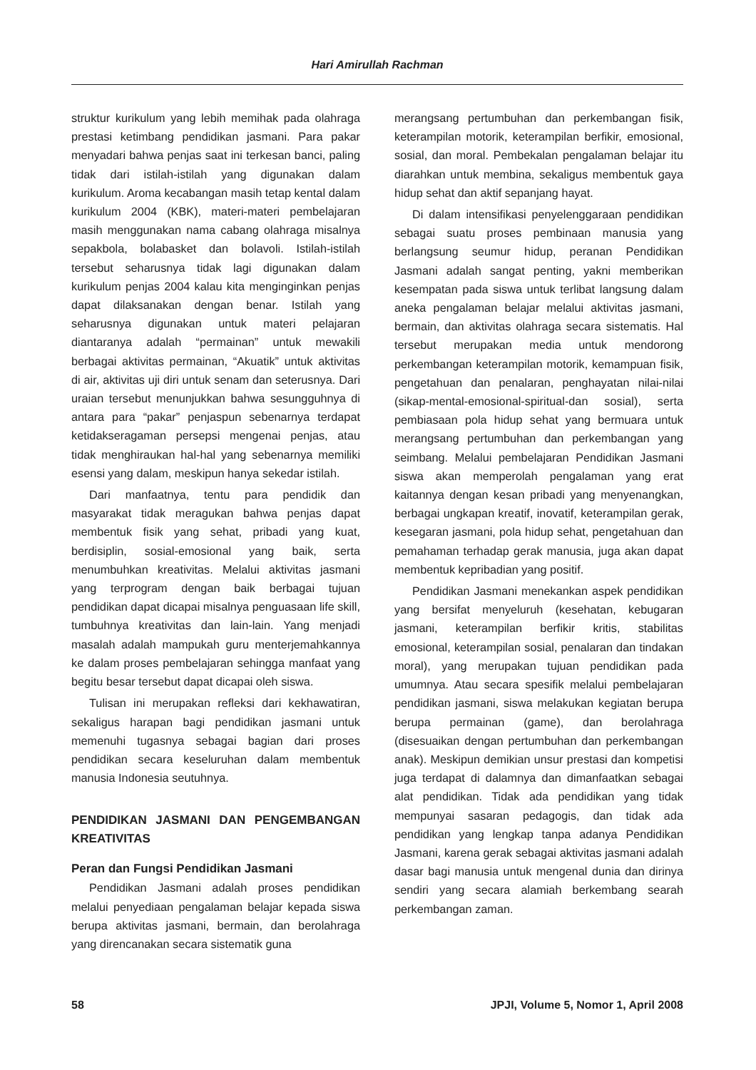Hari Amirullah Rachman
struktur kurikulum yang lebih memihak pada olahraga prestasi ketimbang pendidikan jasmani. Para pakar menyadari bahwa penjas saat ini terkesan banci, paling tidak dari istilah-istilah yang digunakan dalam kurikulum. Aroma kecabangan masih tetap kental dalam kurikulum 2004 (KBK), materi-materi pembelajaran masih menggunakan nama cabang olahraga misalnya sepakbola, bolabasket dan bolavoli. Istilah-istilah tersebut seharusnya tidak lagi digunakan dalam kurikulum penjas 2004 kalau kita menginginkan penjas dapat dilaksanakan dengan benar. Istilah yang seharusnya digunakan untuk materi pelajaran diantaranya adalah “permainan” untuk mewakili berbagai aktivitas permainan, “Akuatik” untuk aktivitas di air, aktivitas uji diri untuk senam dan seterusnya. Dari uraian tersebut menunjukkan bahwa sesungguhnya di antara para “pakar” penjaspun sebenarnya terdapat ketidakseragaman persepsi mengenai penjas, atau tidak menghiraukan hal-hal yang sebenarnya memiliki esensi yang dalam, meskipun hanya sekedar istilah.
Dari manfaatnya, tentu para pendidik dan masyarakat tidak meragukan bahwa penjas dapat membentuk fisik yang sehat, pribadi yang kuat, berdisiplin, sosial-emosional yang baik, serta menumbuhkan kreativitas. Melalui aktivitas jasmani yang terprogram dengan baik berbagai tujuan pendidikan dapat dicapai misalnya penguasaan life skill, tumbuhnya kreativitas dan lain-lain. Yang menjadi masalah adalah mampukah guru menterjemahkannya ke dalam proses pembelajaran sehingga manfaat yang begitu besar tersebut dapat dicapai oleh siswa.
Tulisan ini merupakan refleksi dari kekhawatiran, sekaligus harapan bagi pendidikan jasmani untuk memenuhi tugasnya sebagai bagian dari proses pendidikan secara keseluruhan dalam membentuk manusia Indonesia seutuhnya.
PENDIDIKAN JASMANI DAN PENGEMBANGAN KREATIVITAS
Peran dan Fungsi Pendidikan Jasmani
Pendidikan Jasmani adalah proses pendidikan melalui penyediaan pengalaman belajar kepada siswa berupa aktivitas jasmani, bermain, dan berolahraga yang direncanakan secara sistematik guna
merangsang pertumbuhan dan perkembangan fisik, keterampilan motorik, keterampilan berfikir, emosional, sosial, dan moral. Pembekalan pengalaman belajar itu diarahkan untuk membina, sekaligus membentuk gaya hidup sehat dan aktif sepanjang hayat.
Di dalam intensifikasi penyelenggaraan pendidikan sebagai suatu proses pembinaan manusia yang berlangsung seumur hidup, peranan Pendidikan Jasmani adalah sangat penting, yakni memberikan kesempatan pada siswa untuk terlibat langsung dalam aneka pengalaman belajar melalui aktivitas jasmani, bermain, dan aktivitas olahraga secara sistematis. Hal tersebut merupakan media untuk mendorong perkembangan keterampilan motorik, kemampuan fisik, pengetahuan dan penalaran, penghayatan nilai-nilai (sikap-mental-emosional-spiritual-dan sosial), serta pembiasaan pola hidup sehat yang bermuara untuk merangsang pertumbuhan dan perkembangan yang seimbang. Melalui pembelajaran Pendidikan Jasmani siswa akan memperolah pengalaman yang erat kaitannya dengan kesan pribadi yang menyenangkan, berbagai ungkapan kreatif, inovatif, keterampilan gerak, kesegaran jasmani, pola hidup sehat, pengetahuan dan pemahaman terhadap gerak manusia, juga akan dapat membentuk kepribadian yang positif.
Pendidikan Jasmani menekankan aspek pendidikan yang bersifat menyeluruh (kesehatan, kebugaran jasmani, keterampilan berfikir kritis, stabilitas emosional, keterampilan sosial, penalaran dan tindakan moral), yang merupakan tujuan pendidikan pada umumnya. Atau secara spesifik melalui pembelajaran pendidikan jasmani, siswa melakukan kegiatan berupa berupa permainan (game), dan berolahraga (disesuaikan dengan pertumbuhan dan perkembangan anak). Meskipun demikian unsur prestasi dan kompetisi juga terdapat di dalamnya dan dimanfaatkan sebagai alat pendidikan. Tidak ada pendidikan yang tidak mempunyai sasaran pedagogis, dan tidak ada pendidikan yang lengkap tanpa adanya Pendidikan Jasmani, karena gerak sebagai aktivitas jasmani adalah dasar bagi manusia untuk mengenal dunia dan dirinya sendiri yang secara alamiah berkembang searah perkembangan zaman.
58 JPJI, Volume 5, Nomor 1, April 2008